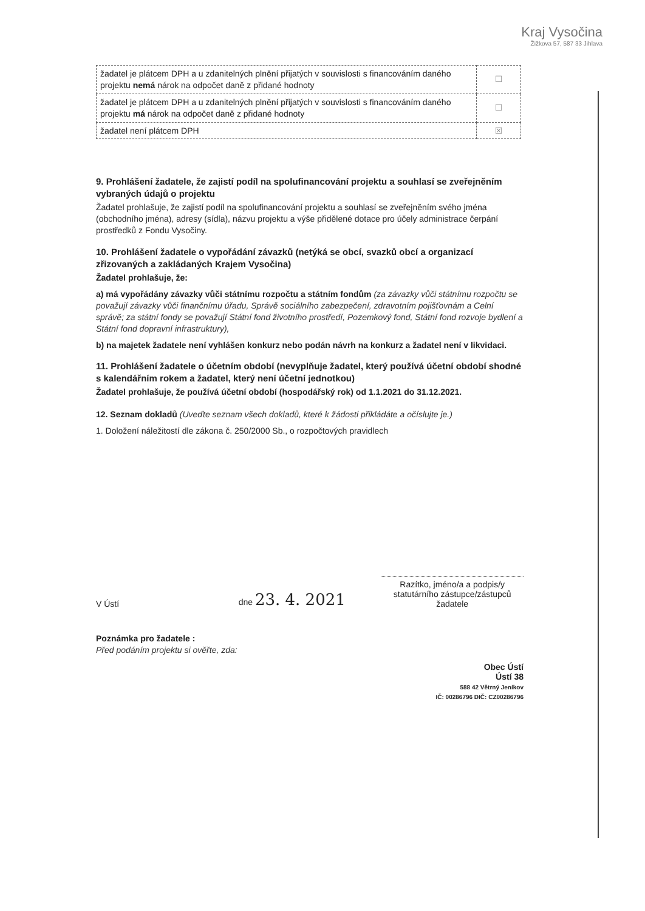Kraj Vysočina
Žižkova 57, 587 33 Jihlava
| žadatel je plátcem DPH a u zdanitelných plnění přijatých v souvislosti s financováním daného projektu nemá nárok na odpočet daně z přidané hodnoty | ☐ |
| žadatel je plátcem DPH a u zdanitelných plnění přijatých v souvislosti s financováním daného projektu má nárok na odpočet daně z přidané hodnoty | ☐ |
| žadatel není plátcem DPH | ☒ |
9. Prohlášení žadatele, že zajistí podíl na spolufinancování projektu a souhlasí se zveřejněním vybraných údajů o projektu
Žadatel prohlašuje, že zajistí podíl na spolufinancování projektu a souhlasí se zveřejněním svého jména (obchodního jména), adresy (sídla), názvu projektu a výše přidělené dotace pro účely administrace čerpání prostředků z Fondu Vysočiny.
10. Prohlášení žadatele o vypořádání závazků (netýká se obcí, svazků obcí a organizací zřizovaných a zakládaných Krajem Vysočina)
Žadatel prohlašuje, že:
a) má vypořádány závazky vůči státnímu rozpočtu a státním fondům (za závazky vůči státnímu rozpočtu se považují závazky vůči finančnímu úřadu, Správě sociálního zabezpečení, zdravotním pojišťovnám a Celní správě; za státní fondy se považují Státní fond životního prostředí, Pozemkový fond, Státní fond rozvoje bydlení a Státní fond dopravní infrastruktury),
b) na majetek žadatele není vyhlášen konkurz nebo podán návrh na konkurz a žadatel není v likvidaci.
11. Prohlášení žadatele o účetním období (nevyplňuje žadatel, který používá účetní období shodné s kalendářním rokem a žadatel, který není účetní jednotkou)
Žadatel prohlašuje, že používá účetní období (hospodářský rok) od 1.1.2021 do 31.12.2021.
12. Seznam dokladů (Uveďte seznam všech dokladů, které k žádosti přikládáte a očíslujte je.)
1. Doložení náležitostí dle zákona č. 250/2000 Sb., o rozpočtových pravidlech
V Ústí
dne 23. 4. 2021
Razítko, jméno/a a podpis/y statutárního zástupce/zástupců žadatele
Poznámka pro žadatele :
Před podáním projektu si ověřte, zda:
Obec Ústí
Ústí 38
588 42 Větrný Jeníkov
IČ: 00286796 DIČ: CZ00286796